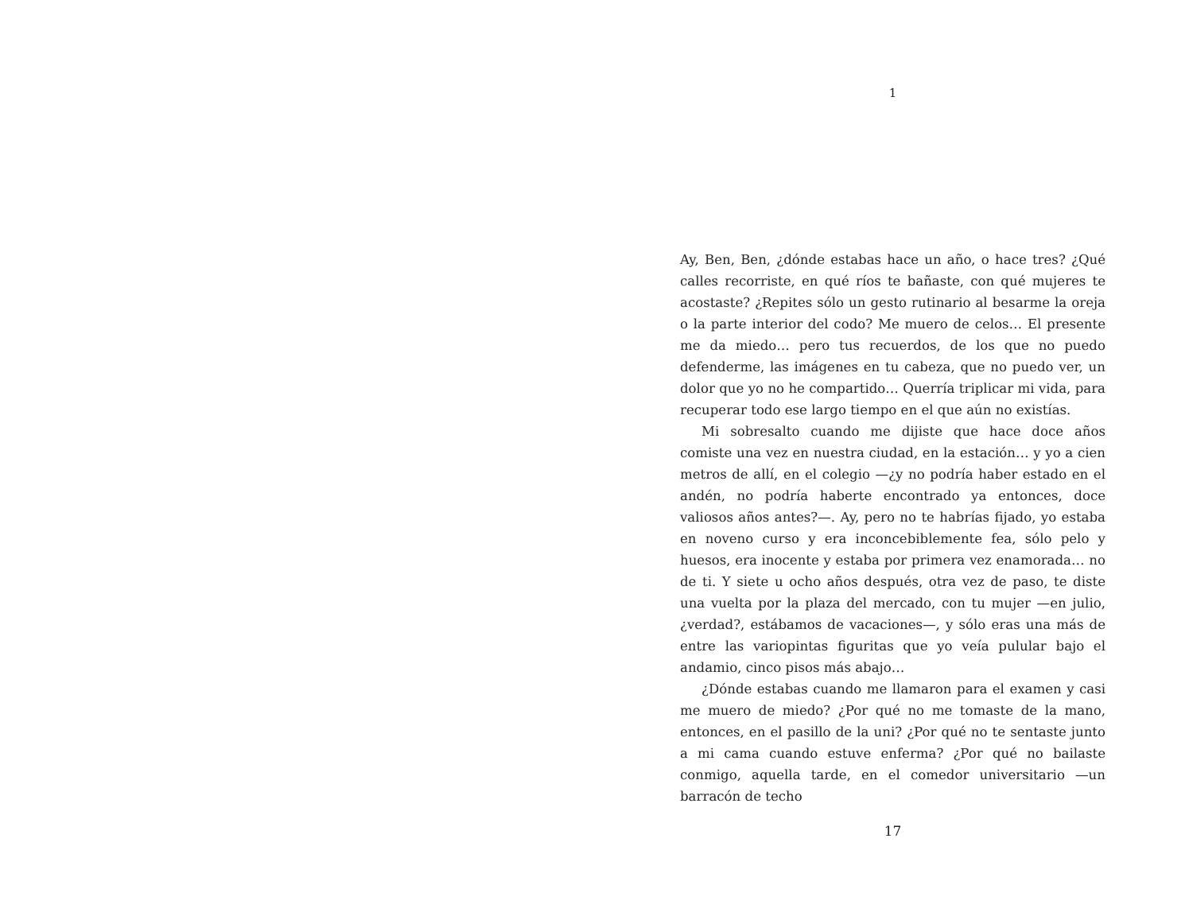1
Ay, Ben, Ben, ¿dónde estabas hace un año, o hace tres? ¿Qué calles recorriste, en qué ríos te bañaste, con qué mujeres te acostaste? ¿Repites sólo un gesto rutinario al besarme la oreja o la parte interior del codo? Me muero de celos… El presente me da miedo… pero tus recuerdos, de los que no puedo defenderme, las imágenes en tu cabeza, que no puedo ver, un dolor que yo no he compartido… Querría triplicar mi vida, para recuperar todo ese largo tiempo en el que aún no existías.
Mi sobresalto cuando me dijiste que hace doce años comiste una vez en nuestra ciudad, en la estación… y yo a cien metros de allí, en el colegio —¿y no podría haber estado en el andén, no podría haberte encontrado ya entonces, doce valiosos años antes?—. Ay, pero no te habrías fijado, yo estaba en noveno curso y era inconcebiblemente fea, sólo pelo y huesos, era inocente y estaba por primera vez enamorada… no de ti. Y siete u ocho años después, otra vez de paso, te diste una vuelta por la plaza del mercado, con tu mujer —en julio, ¿verdad?, estábamos de vacaciones—, y sólo eras una más de entre las variopintas figuritas que yo veía pulular bajo el andamio, cinco pisos más abajo…
¿Dónde estabas cuando me llamaron para el examen y casi me muero de miedo? ¿Por qué no me tomaste de la mano, entonces, en el pasillo de la uni? ¿Por qué no te sentaste junto a mi cama cuando estuve enferma? ¿Por qué no bailaste conmigo, aquella tarde, en el comedor universitario —un barracón de techo
17